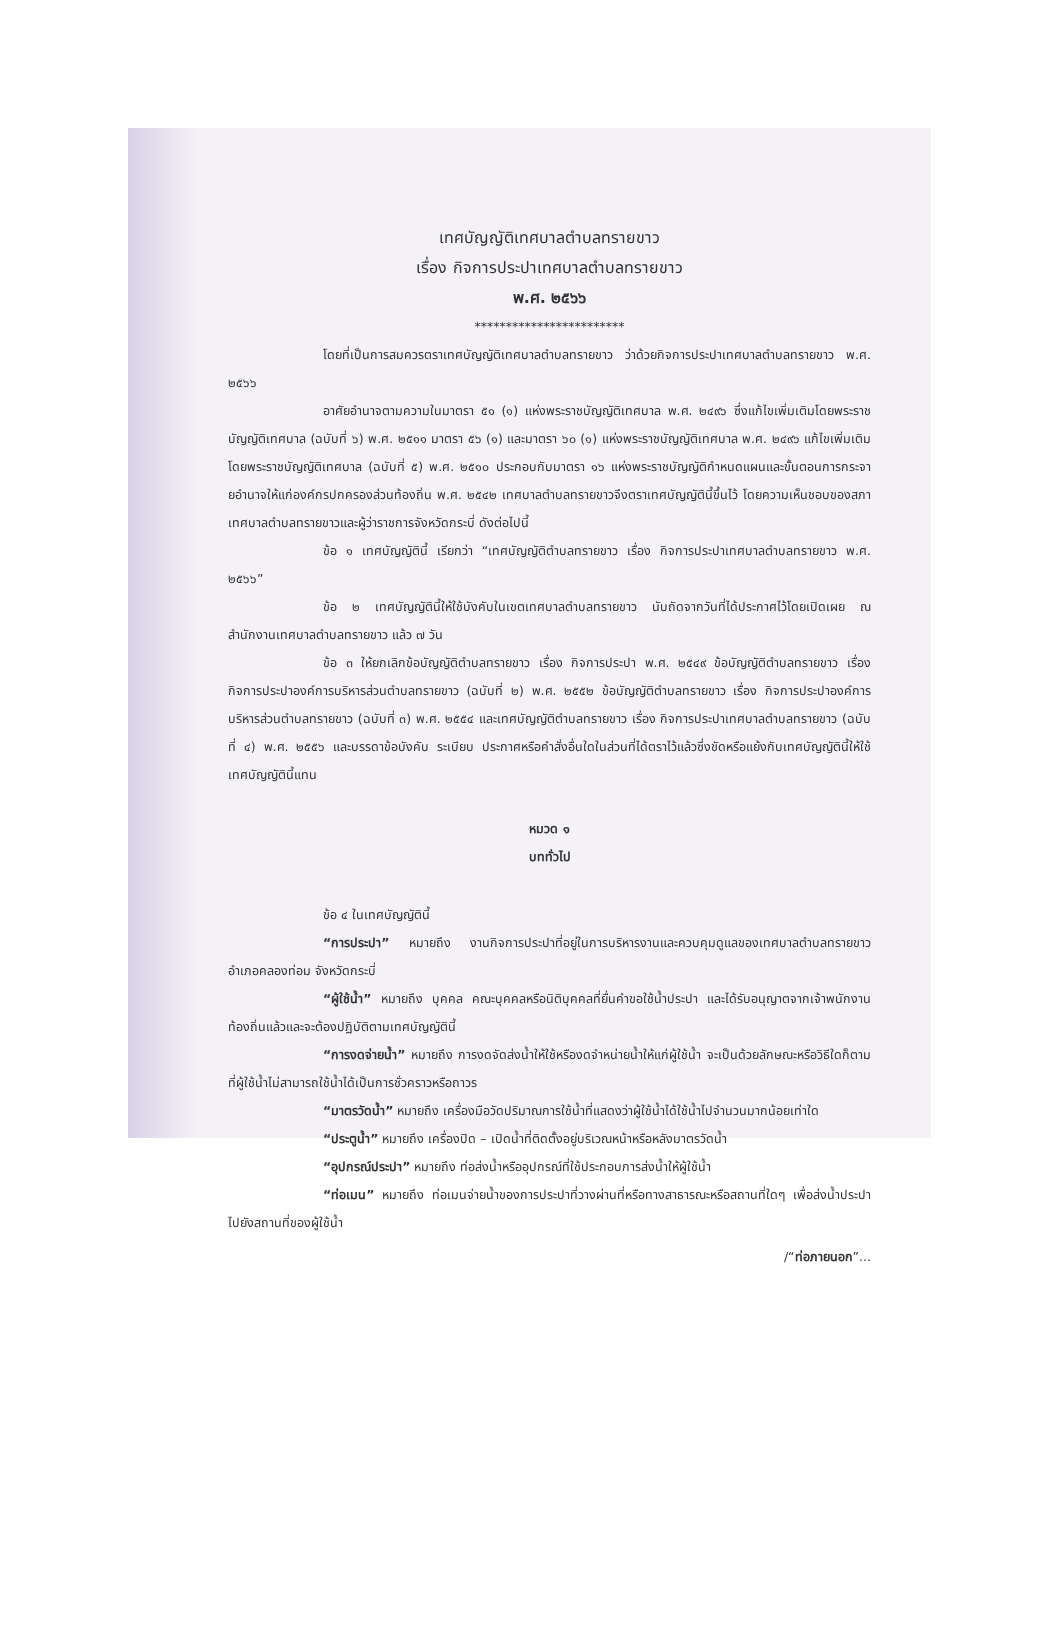เทศบัญญัติเทศบาลตำบลทรายขาว
เรื่อง กิจการประปาเทศบาลตำบลทรายขาว
พ.ศ. ๒๕๖๖
************************
โดยที่เป็นการสมควรตราเทศบัญญัติเทศบาลตำบลทรายขาว ว่าด้วยกิจการประปาเทศบาลตำบลทรายขาว พ.ศ. ๒๕๖๖
อาศัยอำนาจตามความในมาตรา ๕๑ (๑) แห่งพระราชบัญญัติเทศบาล พ.ศ. ๒๔๙๖ ซึ่งแก้ไขเพิ่มเติมโดยพระราชบัญญัติเทศบาล (ฉบับที่ ๖) พ.ศ. ๒๕๑๑ มาตรา ๕๖ (๑) และมาตรา ๖๐ (๑) แห่งพระราชบัญญัติเทศบาล พ.ศ. ๒๔๙๖ แก้ไขเพิ่มเติมโดยพระราชบัญญัติเทศบาล (ฉบับที่ ๕) พ.ศ. ๒๕๑๐ ประกอบกับมาตรา ๑๖ แห่งพระราชบัญญัติกำหนดแผนและขั้นตอนการกระจายอำนาจให้แก่องค์กรปกครองส่วนท้องถิ่น พ.ศ. ๒๕๔๒ เทศบาลตำบลทรายขาวจึงตราเทศบัญญัตินี้ขึ้นไว้ โดยความเห็นชอบของสภาเทศบาลตำบลทรายขาวและผู้ว่าราชการจังหวัดกระบี่ ดังต่อไปนี้
ข้อ ๑ เทศบัญญัตินี้ เรียกว่า “เทศบัญญัติตำบลทรายขาว เรื่อง กิจการประปาเทศบาลตำบลทรายขาว พ.ศ. ๒๕๖๖”
ข้อ ๒ เทศบัญญัตินี้ให้ใช้บังคับในเขตเทศบาลตำบลทรายขาว นับถัดจากวันที่ได้ประกาศไว้โดยเปิดเผย ณ สำนักงานเทศบาลตำบลทรายขาว แล้ว ๗ วัน
ข้อ ๓ ให้ยกเลิกข้อบัญญัติตำบลทรายขาว เรื่อง กิจการประปา พ.ศ. ๒๕๔๙ ข้อบัญญัติตำบลทรายขาว เรื่อง กิจการประปาองค์การบริหารส่วนตำบลทรายขาว (ฉบับที่ ๒) พ.ศ. ๒๕๕๒ ข้อบัญญัติตำบลทรายขาว เรื่อง กิจการประปาองค์การบริหารส่วนตำบลทรายขาว (ฉบับที่ ๓) พ.ศ. ๒๕๕๔ และเทศบัญญัติตำบลทรายขาว เรื่อง กิจการประปาเทศบาลตำบลทรายขาว (ฉบับที่ ๔) พ.ศ. ๒๕๕๖ และบรรดาข้อบังคับ ระเบียบ ประกาศหรือคำสั่งอื่นใดในส่วนที่ได้ตราไว้แล้วซึ่งขัดหรือแย้งกับเทศบัญญัตินี้ให้ใช้เทศบัญญัตินี้แทน
หมวด ๑
บททั่วไป
ข้อ ๔ ในเทศบัญญัตินี้
“การประปา” หมายถึง งานกิจการประปาที่อยู่ในการบริหารงานและควบคุมดูแลของเทศบาลตำบลทรายขาว อำเภอคลองท่อม จังหวัดกระบี่
“ผู้ใช้น้ำ” หมายถึง บุคคล คณะบุคคลหรือนิติบุคคลที่ยื่นคำขอใช้น้ำประปา และได้รับอนุญาตจากเจ้าพนักงานท้องถิ่นแล้วและจะต้องปฏิบัติตามเทศบัญญัตินี้
“การงดจ่ายน้ำ” หมายถึง การงดจัดส่งน้ำให้ใช้หรืองดจำหน่ายน้ำให้แก่ผู้ใช้น้ำ จะเป็นด้วยลักษณะหรือวิธีใดก็ตามที่ผู้ใช้น้ำไม่สามารถใช้น้ำได้เป็นการชั่วคราวหรือถาวร
“มาตรวัดน้ำ” หมายถึง เครื่องมือวัดปริมาณการใช้น้ำที่แสดงว่าผู้ใช้น้ำได้ใช้น้ำไปจำนวนมากน้อยเท่าใด
“ประตูน้ำ” หมายถึง เครื่องปิด – เปิดน้ำที่ติดตั้งอยู่บริเวณหน้าหรือหลังมาตรวัดน้ำ
“อุปกรณ์ประปา” หมายถึง ท่อส่งน้ำหรืออุปกรณ์ที่ใช้ประกอบการส่งน้ำให้ผู้ใช้น้ำ
“ท่อเมน” หมายถึง ท่อเมนจ่ายน้ำของการประปาที่วางผ่านที่หรือทางสาธารณะหรือสถานที่ใดๆ เพื่อส่งน้ำประปาไปยังสถานที่ของผู้ใช้น้ำ
/“ท่อภายนอก”...